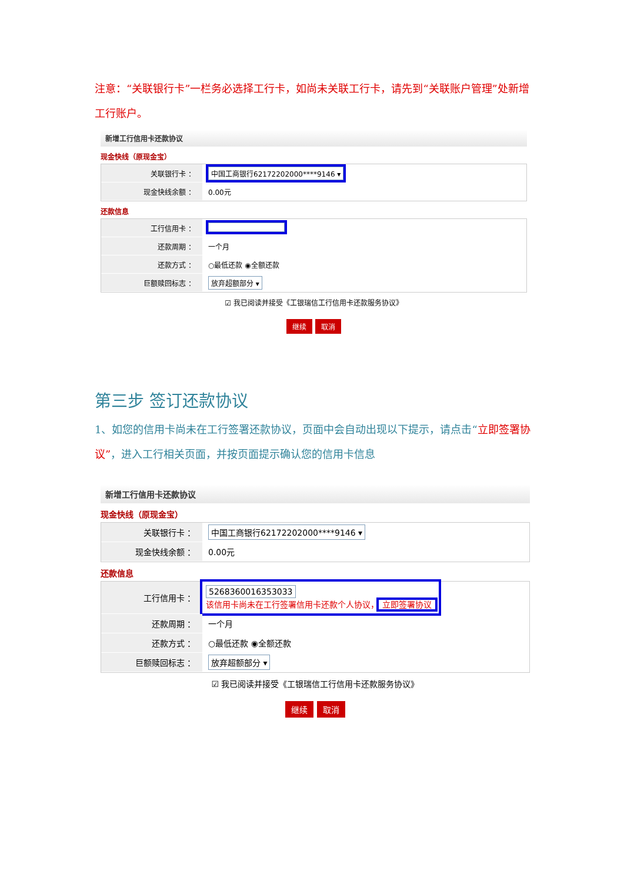注意：“关联银行卡”一栏务必选择工行卡，如尚未关联工行卡，请先到“关联账户管理”处新增工行账户。
新增工行信用卡还款协议
现金快线（原现金宝）
关联银行卡 ：
中国工商银行62172202000****9146 ▾
现金快线余额 ：
0.00元
还款信息
工行信用卡 ：
还款周期 ：
一个月
还款方式 ：
○最低还款 ◉全额还款
巨额赎回标志 ：
放弃超额部分 ▾
☑ 我已阅读并接受《工银瑞信工行信用卡还款服务协议》
继续 取消
第三步 签订还款协议
1、如您的信用卡尚未在工行签署还款协议，页面中会自动出现以下提示，请点击“立即签署协议”，进入工行相关页面，并按页面提示确认您的信用卡信息
新增工行信用卡还款协议
现金快线（原现金宝）
关联银行卡 ：
中国工商银行62172202000****9146 ▾
现金快线余额 ：
0.00元
还款信息
工行信用卡 ：
5268360016353033
该信用卡尚未在工行签署信用卡还款个人协议， 立即签署协议
还款周期 ：
一个月
还款方式 ：
○最低还款 ◉全额还款
巨额赎回标志 ：
放弃超额部分 ▾
☑ 我已阅读并接受《工银瑞信工行信用卡还款服务协议》
继续 取消